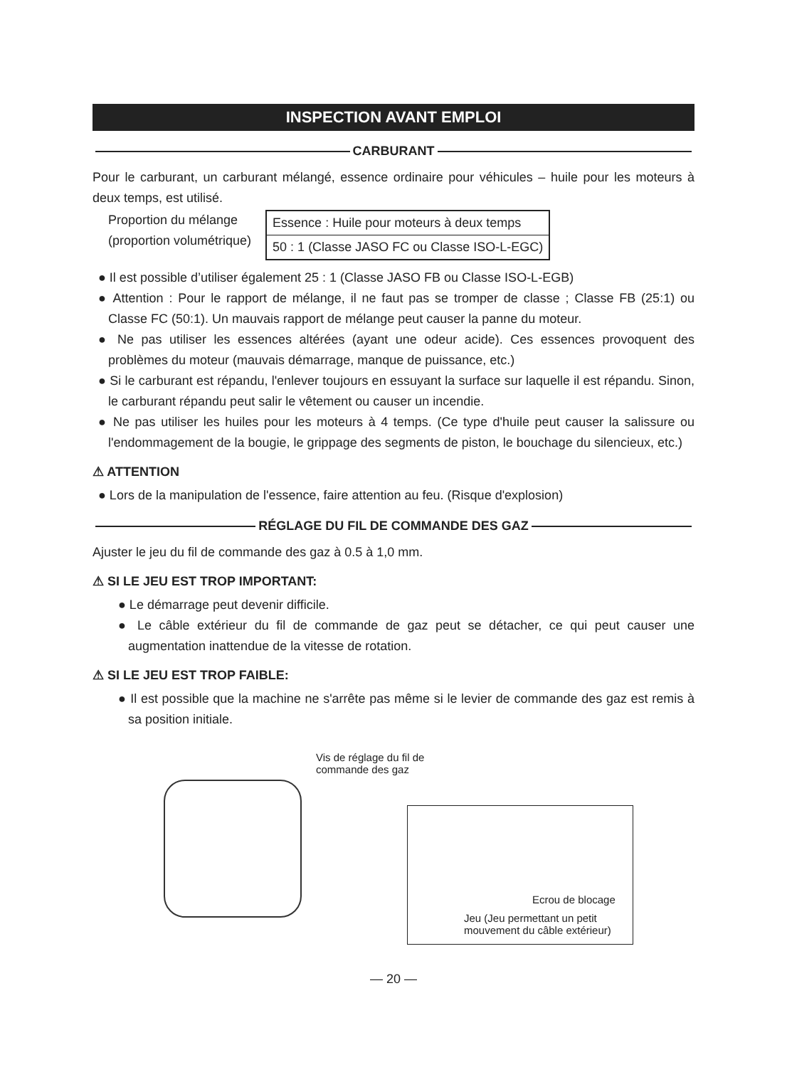INSPECTION AVANT EMPLOI
CARBURANT
Pour le carburant, un carburant mélangé, essence ordinaire pour véhicules – huile pour les moteurs à deux temps, est utilisé.
Proportion du mélange
(proportion volumétrique)
| Essence : Huile pour moteurs à deux temps |
| 50 : 1 (Classe JASO FC ou Classe ISO-L-EGC) |
● Il est possible d’utiliser également 25 : 1 (Classe JASO FB ou Classe ISO-L-EGB)
● Attention : Pour le rapport de mélange, il ne faut pas se tromper de classe ; Classe FB (25:1) ou Classe FC (50:1). Un mauvais rapport de mélange peut causer la panne du moteur.
● Ne pas utiliser les essences altérées (ayant une odeur acide). Ces essences provoquent des problèmes du moteur (mauvais démarrage, manque de puissance, etc.)
● Si le carburant est répandu, l'enlever toujours en essuyant la surface sur laquelle il est répandu. Sinon, le carburant répandu peut salir le vêtement ou causer un incendie.
● Ne pas utiliser les huiles pour les moteurs à 4 temps. (Ce type d'huile peut causer la salissure ou l'endommagement de la bougie, le grippage des segments de piston, le bouchage du silencieux, etc.)
⚠ ATTENTION
● Lors de la manipulation de l'essence, faire attention au feu. (Risque d'explosion)
RÉGLAGE DU FIL DE COMMANDE DES GAZ
Ajuster le jeu du fil de commande des gaz à 0.5 à 1,0 mm.
⚠ SI LE JEU EST TROP IMPORTANT:
● Le démarrage peut devenir difficile.
● Le câble extérieur du fil de commande de gaz peut se détacher, ce qui peut causer une augmentation inattendue de la vitesse de rotation.
⚠ SI LE JEU EST TROP FAIBLE:
● Il est possible que la machine ne s'arrête pas même si le levier de commande des gaz est remis à sa position initiale.
Vis de réglage du fil de
commande des gaz
Ecrou de blocage
Jeu (Jeu permettant un petit
mouvement du câble extérieur)
— 20 —